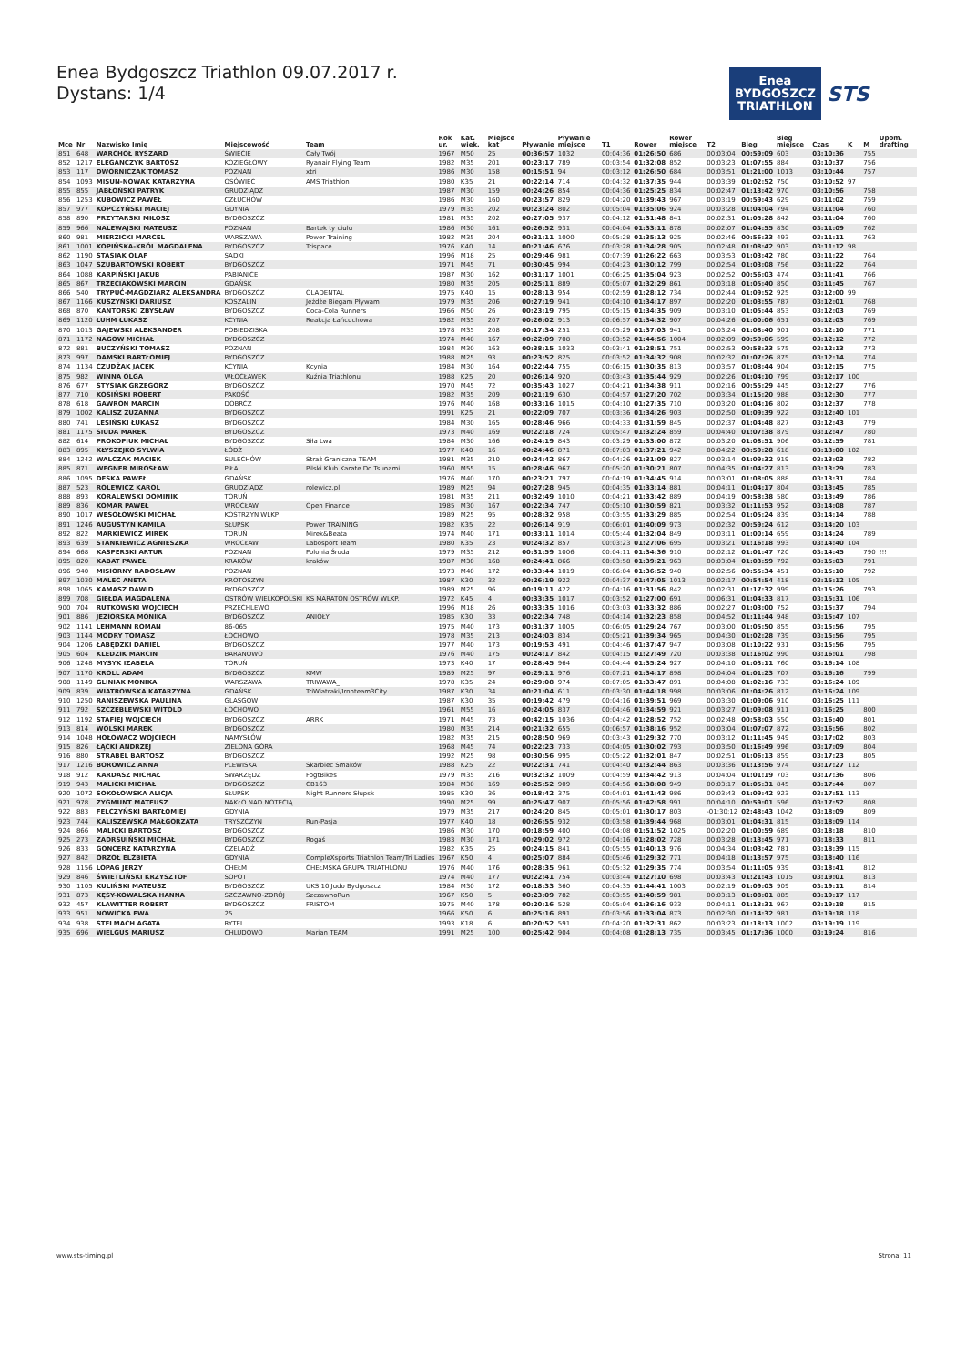Enea Bydgoszcz Triathlon 09.07.2017 r.
Dystans: 1/4
Enea
BYDGOSZCZ
TRIATHLON
STS
| Mce | Nr | Nazwisko Imię | Miejscowość | Team | Rok ur. | Kat. wiek. | Miejsce kat | Pływanie | Pływanie miejsce | T1 | Rower | Rower miejsce | T2 | Bieg | Bieg miejsce | Czas | K | M | Upom. drafting |
| --- | --- | --- | --- | --- | --- | --- | --- | --- | --- | --- | --- | --- | --- | --- | --- | --- | --- | --- | --- |
| 851 | 648 | WARCHOŁ RYSZARD | ŚWIECIE | Cały Twój | 1967 | M50 | 25 | 00:36:57 | 1032 | 00:04:36 | 01:26:50 | 686 | 00:03:04 | 00:59:09 | 603 | 03:10:36 | | 755 | |
| 852 | 1217 | ELEGANCZYK BARTOSZ | KOZIEGŁOWY | Ryanair Flying Team | 1982 | M35 | 201 | 00:23:17 | 789 | 00:03:54 | 01:32:08 | 852 | 00:03:23 | 01:07:55 | 884 | 03:10:37 | | 756 | |
| 853 | 117 | DWORNICZAK TOMASZ | POZNAŃ | xtri | 1986 | M30 | 158 | 00:15:51 | 94 | 00:03:12 | 01:26:50 | 684 | 00:03:51 | 01:21:00 | 1013 | 03:10:44 | | 757 | |
| 854 | 1093 | MISUN-NOWAK KATARZYNA | OSÓWIEC | AMS Triathlon | 1980 | K35 | 21 | 00:22:14 | 714 | 00:04:32 | 01:37:35 | 944 | 00:03:39 | 01:02:52 | 750 | 03:10:52 | 97 | | |
| 855 | 855 | JABŁOŃSKI PATRYK | GRUDZIĄDZ | | 1987 | M30 | 159 | 00:24:26 | 854 | 00:04:36 | 01:25:25 | 834 | 00:02:47 | 01:13:42 | 970 | 03:10:56 | | 758 | |
| 856 | 1253 | KUBOWICZ PAWEŁ | CZŁUCHÓW | | 1986 | M30 | 160 | 00:23:57 | 829 | 00:04:20 | 01:39:43 | 967 | 00:03:19 | 00:59:43 | 629 | 03:11:02 | | 759 | |
| 857 | 977 | KOPCZYŃSKI MACIEJ | GDYNIA | | 1979 | M35 | 202 | 00:23:24 | 802 | 00:05:04 | 01:35:06 | 924 | 00:03:28 | 01:04:04 | 794 | 03:11:04 | | 760 | |
| 858 | 890 | PRZYTARSKI MIŁOSZ | BYDGOSZCZ | | 1981 | M35 | 202 | 00:27:05 | 937 | 00:04:12 | 01:31:48 | 841 | 00:02:31 | 01:05:28 | 842 | 03:11:04 | | 760 | |
| 859 | 966 | NALEWAJSKI MATEUSZ | POZNAŃ | Bartek ty ciulu | 1986 | M30 | 161 | 00:26:52 | 931 | 00:04:04 | 01:33:11 | 878 | 00:02:07 | 01:04:55 | 830 | 03:11:09 | | 762 | |
| 860 | 981 | MIERZICKI MARCEL | WARSZAWA | Power Training | 1982 | M35 | 204 | 00:31:11 | 1000 | 00:05:28 | 01:35:13 | 925 | 00:02:46 | 00:56:33 | 493 | 03:11:11 | | 763 | |
| 861 | 1001 | KOPIŃSKA-KRÓL MAGDALENA | BYDGOSZCZ | Trispace | 1976 | K40 | 14 | 00:21:46 | 676 | 00:03:28 | 01:34:28 | 905 | 00:02:48 | 01:08:42 | 903 | 03:11:12 | 98 | | |
| 862 | 1190 | STASIAK OLAF | SADKI | | 1996 | M18 | 25 | 00:29:46 | 981 | 00:07:39 | 01:26:22 | 663 | 00:03:53 | 01:03:42 | 780 | 03:11:22 | | 764 | |
| 863 | 1047 | SZUBARTOWSKI ROBERT | BYDGOSZCZ | | 1971 | M45 | 71 | 00:30:45 | 994 | 00:04:23 | 01:30:12 | 799 | 00:02:54 | 01:03:08 | 756 | 03:11:22 | | 764 | |
| 864 | 1088 | KARPIŃSKI JAKUB | PABIANICE | | 1987 | M30 | 162 | 00:31:17 | 1001 | 00:06:25 | 01:35:04 | 923 | 00:02:52 | 00:56:03 | 474 | 03:11:41 | | 766 | |
| 865 | 867 | TRZECIAKOWSKI MARCIN | GDAŃSK | | 1980 | M35 | 205 | 00:25:11 | 889 | 00:05:07 | 01:32:29 | 861 | 00:03:18 | 01:05:40 | 850 | 03:11:45 | | 767 | |
| 866 | 540 | TRYPUĆ-MAGDZIARZ ALEKSANDRA | BYDGOSZCZ | OLADENTAL | 1975 | K40 | 15 | 00:28:13 | 954 | 00:02:59 | 01:28:12 | 734 | 00:02:44 | 01:09:52 | 925 | 03:12:00 | 99 | | |
| 867 | 1166 | KUSZYŃSKI DARIUSZ | KOSZALIN | Jeżdże Biegam Pływam | 1979 | M35 | 206 | 00:27:19 | 941 | 00:04:10 | 01:34:17 | 897 | 00:02:20 | 01:03:55 | 787 | 03:12:01 | | 768 | |
| 868 | 870 | KANTORSKI ZBYSŁAW | BYDGOSZCZ | Coca-Cola Runners | 1966 | M50 | 26 | 00:23:19 | 795 | 00:05:15 | 01:34:35 | 909 | 00:03:10 | 01:05:44 | 853 | 03:12:03 | | 769 | |
| 869 | 1120 | ŁUHM ŁUKASZ | KCYNIA | Reakcja Łańcuchowa | 1982 | M35 | 207 | 00:26:02 | 913 | 00:06:57 | 01:34:32 | 907 | 00:04:26 | 01:00:06 | 651 | 03:12:03 | | 769 | |
| 870 | 1013 | GAJEWSKI ALEKSANDER | POBIEDZISKA | | 1978 | M35 | 208 | 00:17:34 | 251 | 00:05:29 | 01:37:03 | 941 | 00:03:24 | 01:08:40 | 901 | 03:12:10 | | 771 | |
| 871 | 1172 | NAGOW MICHAŁ | BYDGOSZCZ | | 1974 | M40 | 167 | 00:22:09 | 708 | 00:03:52 | 01:44:56 | 1004 | 00:02:09 | 00:59:06 | 599 | 03:12:12 | | 772 | |
| 872 | 881 | BUCZYŃSKI TOMASZ | POZNAŃ | | 1984 | M30 | 163 | 00:38:15 | 1033 | 00:03:41 | 01:28:51 | 751 | 00:02:53 | 00:58:33 | 575 | 03:12:13 | | 773 | |
| 873 | 997 | DAMSKI BARTŁOMIEJ | BYDGOSZCZ | | 1988 | M25 | 93 | 00:23:52 | 825 | 00:03:52 | 01:34:32 | 908 | 00:02:32 | 01:07:26 | 875 | 03:12:14 | | 774 | |
| 874 | 1134 | CZUDŻAK JACEK | KCYNIA | Kcynia | 1984 | M30 | 164 | 00:22:44 | 755 | 00:06:15 | 01:30:35 | 813 | 00:03:57 | 01:08:44 | 904 | 03:12:15 | | 775 | |
| 875 | 982 | WINNA OLGA | WŁOCŁAWEK | Kuźnia Triathlonu | 1988 | K25 | 20 | 00:26:14 | 920 | 00:03:43 | 01:35:44 | 929 | 00:02:26 | 01:04:10 | 799 | 03:12:17 | 100 | | |
| 876 | 677 | STYSIAK GRZEGORZ | BYDGOSZCZ | | 1970 | M45 | 72 | 00:35:43 | 1027 | 00:04:21 | 01:34:38 | 911 | 00:02:16 | 00:55:29 | 445 | 03:12:27 | | 776 | |
| 877 | 710 | KOSIŃSKI ROBERT | PAKOŚĆ | | 1982 | M35 | 209 | 00:21:19 | 630 | 00:04:57 | 01:27:20 | 702 | 00:03:34 | 01:15:20 | 988 | 03:12:30 | | 777 | |
| 878 | 618 | GAWRON MARCIN | DOBRCZ | | 1976 | M40 | 168 | 00:33:16 | 1015 | 00:04:10 | 01:27:35 | 710 | 00:03:20 | 01:04:16 | 802 | 03:12:37 | | 778 | |
| 879 | 1002 | KALISZ ZUZANNA | BYDGOSZCZ | | 1991 | K25 | 21 | 00:22:09 | 707 | 00:03:36 | 01:34:26 | 903 | 00:02:50 | 01:09:39 | 922 | 03:12:40 | 101 | | |
| 880 | 741 | LESIŃSKI ŁUKASZ | BYDGOSZCZ | | 1984 | M30 | 165 | 00:28:46 | 966 | 00:04:33 | 01:31:59 | 845 | 00:02:37 | 01:04:48 | 827 | 03:12:43 | | 779 | |
| 881 | 1175 | SIUDA MAREK | BYDGOSZCZ | | 1973 | M40 | 169 | 00:22:18 | 724 | 00:05:47 | 01:32:24 | 859 | 00:04:40 | 01:07:38 | 879 | 03:12:47 | | 780 | |
| 882 | 614 | PROKOPIUK MICHAŁ | BYDGOSZCZ | Siła Lwa | 1984 | M30 | 166 | 00:24:19 | 843 | 00:03:29 | 01:33:00 | 872 | 00:03:20 | 01:08:51 | 906 | 03:12:59 | | 781 | |
| 883 | 895 | KŁYSZEJKO SYLWIA | ŁÓDŹ | | 1977 | K40 | 16 | 00:24:46 | 871 | 00:07:03 | 01:37:21 | 942 | 00:04:22 | 00:59:28 | 618 | 03:13:00 | 102 | | |
| 884 | 1242 | WALCZAK MACIEK | SULECHÓW | Straż Graniczna TEAM | 1981 | M35 | 210 | 00:24:42 | 867 | 00:04:26 | 01:31:09 | 827 | 00:03:14 | 01:09:32 | 919 | 03:13:03 | | 782 | |
| 885 | 871 | WEGNER MIROSŁAW | PIŁA | Pilski Klub Karate Do Tsunami | 1960 | M55 | 15 | 00:28:46 | 967 | 00:05:20 | 01:30:21 | 807 | 00:04:35 | 01:04:27 | 813 | 03:13:29 | | 783 | |
| 886 | 1095 | DESKA PAWEŁ | GDAŃSK | | 1976 | M40 | 170 | 00:23:21 | 797 | 00:04:19 | 01:34:45 | 914 | 00:03:01 | 01:08:05 | 888 | 03:13:31 | | 784 | |
| 887 | 523 | ROLEWICZ KAROL | GRUDZIĄDZ | rolewicz.pl | 1989 | M25 | 94 | 00:27:28 | 945 | 00:04:35 | 01:33:14 | 881 | 00:04:11 | 01:04:17 | 804 | 03:13:45 | | 785 | |
| 888 | 893 | KORALEWSKI DOMINIK | TORUŃ | | 1981 | M35 | 211 | 00:32:49 | 1010 | 00:04:21 | 01:33:42 | 889 | 00:04:19 | 00:58:38 | 580 | 03:13:49 | | 786 | |
| 889 | 836 | KOMAR PAWEŁ | WROCŁAW | Open Finance | 1985 | M30 | 167 | 00:22:34 | 747 | 00:05:10 | 01:30:59 | 821 | 00:03:32 | 01:11:53 | 952 | 03:14:08 | | 787 | |
| 890 | 1017 | WESOŁOWSKI MICHAŁ | KOSTRZYN WLKP | | 1989 | M25 | 95 | 00:28:32 | 958 | 00:03:55 | 01:33:29 | 885 | 00:02:54 | 01:05:24 | 839 | 03:14:14 | | 788 | |
| 891 | 1246 | AUGUSTYN KAMILA | SŁUPSK | Power TRAINING | 1982 | K35 | 22 | 00:26:14 | 919 | 00:06:01 | 01:40:09 | 973 | 00:02:32 | 00:59:24 | 612 | 03:14:20 | 103 | | |
| 892 | 822 | MARKIEWICZ MIREK | TORUŃ | Mirek&Beata | 1974 | M40 | 171 | 00:33:11 | 1014 | 00:05:44 | 01:32:04 | 849 | 00:03:11 | 01:00:14 | 659 | 03:14:24 | | 789 | |
| 893 | 639 | STANKIEWICZ AGNIESZKA | WROCŁAW | Labosport Team | 1980 | K35 | 23 | 00:24:32 | 857 | 00:03:23 | 01:27:06 | 695 | 00:03:21 | 01:16:18 | 993 | 03:14:40 | 104 | | |
| 894 | 668 | KASPERSKI ARTUR | POZNAŃ | Polonia Środa | 1979 | M35 | 212 | 00:31:59 | 1006 | 00:04:11 | 01:34:36 | 910 | 00:02:12 | 01:01:47 | 720 | 03:14:45 | | 790 | !!! |
| 895 | 820 | KABAT PAWEŁ | KRAKÓW | kraków | 1987 | M30 | 168 | 00:24:41 | 866 | 00:03:58 | 01:39:21 | 963 | 00:03:04 | 01:03:59 | 792 | 03:15:03 | | 791 | |
| 896 | 940 | MISIORNY RADOSŁAW | POZNAŃ | | 1973 | M40 | 172 | 00:33:44 | 1019 | 00:06:04 | 01:36:52 | 940 | 00:02:56 | 00:55:34 | 451 | 03:15:10 | | 792 | |
| 897 | 1030 | MALEC ANETA | KROTOSZYN | | 1987 | K30 | 32 | 00:26:19 | 922 | 00:04:37 | 01:47:05 | 1013 | 00:02:17 | 00:54:54 | 418 | 03:15:12 | 105 | | |
| 898 | 1065 | KAMASZ DAWID | BYDGOSZCZ | | 1989 | M25 | 96 | 00:19:11 | 422 | 00:04:16 | 01:31:56 | 842 | 00:02:31 | 01:17:32 | 999 | 03:15:26 | | 793 | |
| 899 | 708 | GIEŁDA MAGDALENA | OSTRÓW WIELKOPOLSKI | KS MARATON OSTRÓW WLKP. | 1972 | K45 | 4 | 00:33:35 | 1017 | 00:03:52 | 01:27:00 | 691 | 00:06:31 | 01:04:33 | 817 | 03:15:31 | 106 | | |
| 900 | 704 | RUTKOWSKI WOJCIECH | PRZECHLEWO | | 1996 | M18 | 26 | 00:33:35 | 1016 | 00:03:03 | 01:33:32 | 886 | 00:02:27 | 01:03:00 | 752 | 03:15:37 | | 794 | |
| 901 | 886 | JEZIORSKA MONIKA | BYDGOSZCZ | ANIOŁY | 1985 | K30 | 33 | 00:22:34 | 748 | 00:04:14 | 01:32:23 | 858 | 00:04:52 | 01:11:44 | 948 | 03:15:47 | 107 | | |
| 902 | 1141 | LEHMANN ROMAN | 86-065 | | 1975 | M40 | 173 | 00:31:37 | 1005 | 00:06:05 | 01:29:24 | 767 | 00:03:00 | 01:05:50 | 855 | 03:15:56 | | 795 | |
| 903 | 1144 | MODRY TOMASZ | ŁOCHOWO | | 1978 | M35 | 213 | 00:24:03 | 834 | 00:05:21 | 01:39:34 | 965 | 00:04:30 | 01:02:28 | 739 | 03:15:56 | | 795 | |
| 904 | 1206 | ŁABĘDZKI DANIEL | BYDGOSZCZ | | 1977 | M40 | 173 | 00:19:53 | 491 | 00:04:46 | 01:37:47 | 947 | 00:03:08 | 01:10:22 | 931 | 03:15:56 | | 795 | |
| 905 | 604 | KLEDZIK MARCIN | BARANOWO | | 1976 | M40 | 175 | 00:24:17 | 842 | 00:04:15 | 01:27:49 | 720 | 00:03:38 | 01:16:02 | 990 | 03:16:01 | | 798 | |
| 906 | 1248 | MYSYK IZABELA | TORUŃ | | 1973 | K40 | 17 | 00:28:45 | 964 | 00:04:44 | 01:35:24 | 927 | 00:04:10 | 01:03:11 | 760 | 03:16:14 | 108 | | |
| 907 | 1170 | KROLL ADAM | BYDGOSZCZ | KMW | 1989 | M25 | 97 | 00:29:11 | 976 | 00:07:21 | 01:34:17 | 898 | 00:04:04 | 01:01:23 | 707 | 03:16:16 | | 799 | |
| 908 | 1149 | GLINIAK MONIKA | WARSZAWA | TRIWAWA_ | 1978 | K35 | 24 | 00:29:08 | 974 | 00:07:05 | 01:33:47 | 891 | 00:04:08 | 01:02:16 | 733 | 03:16:24 | 109 | | |
| 909 | 839 | WIATROWSKA KATARZYNA | GDAŃSK | TriWiatraki/Ironteam3City | 1987 | K30 | 34 | 00:21:04 | 611 | 00:03:30 | 01:44:18 | 998 | 00:03:06 | 01:04:26 | 812 | 03:16:24 | 109 | | |
| 910 | 1250 | RANISZEWSKA PAULINA | GLASGOW | | 1987 | K30 | 35 | 00:19:42 | 479 | 00:04:16 | 01:39:51 | 969 | 00:03:30 | 01:09:06 | 910 | 03:16:25 | 111 | | |
| 911 | 792 | SZCZEBLEWSKI WITOLD | ŁOCHOWO | | 1961 | M55 | 16 | 00:24:05 | 837 | 00:04:46 | 01:34:59 | 921 | 00:03:27 | 01:09:08 | 911 | 03:16:25 | | 800 | |
| 912 | 1192 | STAFIEJ WOJCIECH | BYDGOSZCZ | ARRK | 1971 | M45 | 73 | 00:42:15 | 1036 | 00:04:42 | 01:28:52 | 752 | 00:02:48 | 00:58:03 | 550 | 03:16:40 | | 801 | |
| 913 | 814 | WOLSKI MAREK | BYDGOSZCZ | | 1980 | M35 | 214 | 00:21:32 | 655 | 00:06:57 | 01:38:16 | 952 | 00:03:04 | 01:07:07 | 872 | 03:16:56 | | 802 | |
| 914 | 1048 | HOŁOWACZ WOJCIECH | NAMYSŁÓW | | 1982 | M35 | 215 | 00:28:50 | 969 | 00:03:43 | 01:29:32 | 770 | 00:03:12 | 01:11:45 | 949 | 03:17:02 | | 803 | |
| 915 | 826 | ŁĄCKI ANDRZEJ | ZIELONA GÓRA | | 1968 | M45 | 74 | 00:22:23 | 733 | 00:04:05 | 01:30:02 | 793 | 00:03:50 | 01:16:49 | 996 | 03:17:09 | | 804 | |
| 916 | 880 | STRABEL BARTOSZ | BYDGOSZCZ | | 1992 | M25 | 98 | 00:30:56 | 995 | 00:05:22 | 01:32:01 | 847 | 00:02:51 | 01:06:13 | 859 | 03:17:23 | | 805 | |
| 917 | 1216 | BOROWICZ ANNA | PLEWISKA | Skarbiec Smaków | 1988 | K25 | 22 | 00:22:31 | 741 | 00:04:40 | 01:32:44 | 863 | 00:03:36 | 01:13:56 | 974 | 03:17:27 | 112 | | |
| 918 | 912 | KARDASZ MICHAŁ | SWARZĘDZ | FogtBikes | 1979 | M35 | 216 | 00:32:32 | 1009 | 00:04:59 | 01:34:42 | 913 | 00:04:04 | 01:01:19 | 703 | 03:17:36 | | 806 | |
| 919 | 943 | MALICKI MICHAŁ | BYDGOSZCZ | CB163 | 1984 | M30 | 169 | 00:25:52 | 909 | 00:04:56 | 01:38:08 | 949 | 00:03:17 | 01:05:31 | 845 | 03:17:44 | | 807 | |
| 920 | 1072 | SOKOŁOWSKA ALICJA | SŁUPSK | Night Runners Słupsk | 1985 | K30 | 36 | 00:18:42 | 375 | 00:04:01 | 01:41:43 | 986 | 00:03:43 | 01:09:42 | 923 | 03:17:51 | 113 | | |
| 921 | 978 | ZYGMUNT MATEUSZ | NAKŁO NAD NOTECIĄ | | 1990 | M25 | 99 | 00:25:47 | 907 | 00:05:56 | 01:42:58 | 991 | 00:04:10 | 00:59:01 | 596 | 03:17:52 | | 808 | |
| 922 | 883 | FELCZYŃSKI BARTŁOMIEJ | GDYNIA | | 1979 | M35 | 217 | 00:24:20 | 845 | 00:05:01 | 01:30:17 | 803 | -01:30:12 | 02:48:43 | 1042 | 03:18:09 | | 809 | |
| 923 | 744 | KALISZEWSKA MAŁGORZATA | TRYSZCZYN | Run-Pasja | 1977 | K40 | 18 | 00:26:55 | 932 | 00:03:58 | 01:39:44 | 968 | 00:03:01 | 01:04:31 | 815 | 03:18:09 | 114 | | |
| 924 | 866 | MALICKI BARTOSZ | BYDGOSZCZ | | 1986 | M30 | 170 | 00:18:59 | 400 | 00:04:08 | 01:51:52 | 1025 | 00:02:20 | 01:00:59 | 689 | 03:18:18 | | 810 | |
| 925 | 273 | ZADRSUIŃSKI MICHAŁ | BYDGOSZCZ | Rogaś | 1983 | M30 | 171 | 00:29:02 | 972 | 00:04:16 | 01:28:02 | 728 | 00:03:28 | 01:13:45 | 971 | 03:18:33 | | 811 | |
| 926 | 833 | GONCERZ KATARZYNA | CZELADŹ | | 1982 | K35 | 25 | 00:24:15 | 841 | 00:05:55 | 01:40:13 | 976 | 00:04:34 | 01:03:42 | 781 | 03:18:39 | 115 | | |
| 927 | 842 | ORZOŁ ELŻBIETA | GDYNIA | CompleXsports Triathlon Team/Tri Ladies | 1967 | K50 | 4 | 00:25:07 | 884 | 00:05:46 | 01:29:32 | 771 | 00:04:18 | 01:13:57 | 975 | 03:18:40 | 116 | | |
| 928 | 1156 | LOPAG JERZY | CHEŁM | CHEŁMSKA GRUPA TRIATHLONU | 1976 | M40 | 176 | 00:28:35 | 961 | 00:05:32 | 01:29:35 | 774 | 00:03:54 | 01:11:05 | 939 | 03:18:41 | | 812 | |
| 929 | 846 | ŚWIETLIŃSKI KRZYSZTOF | SOPOT | | 1974 | M40 | 177 | 00:22:41 | 754 | 00:03:44 | 01:27:10 | 698 | 00:03:43 | 01:21:43 | 1015 | 03:19:01 | | 813 | |
| 930 | 1105 | KULIŃSKI MATEUSZ | BYDGOSZCZ | UKS 10 Judo Bydgoszcz | 1984 | M30 | 172 | 00:18:33 | 360 | 00:04:35 | 01:44:41 | 1003 | 00:02:19 | 01:09:03 | 909 | 03:19:11 | | 814 | |
| 931 | 873 | KĘSY-KOWALSKA HANNA | SZCZAWNO-ZDRÓJ | SzczawnoRun | 1967 | K50 | 5 | 00:23:09 | 782 | 00:03:55 | 01:40:59 | 981 | 00:03:13 | 01:08:01 | 885 | 03:19:17 | 117 | | |
| 932 | 457 | KLAWITTER ROBERT | BYDGOSZCZ | FRISTOM | 1975 | M40 | 178 | 00:20:16 | 528 | 00:05:04 | 01:36:16 | 933 | 00:04:11 | 01:13:31 | 967 | 03:19:18 | | 815 | |
| 933 | 951 | NOWICKA EWA | 25 | | 1966 | K50 | 6 | 00:25:16 | 891 | 00:03:56 | 01:33:04 | 873 | 00:02:30 | 01:14:32 | 981 | 03:19:18 | 118 | | |
| 934 | 938 | STELMACH AGATA | RYTEL | | 1993 | K18 | 6 | 00:20:52 | 591 | 00:04:20 | 01:32:31 | 862 | 00:03:23 | 01:18:13 | 1002 | 03:19:19 | 119 | | |
| 935 | 696 | WIELGUS MARIUSZ | CHLUDOWO | Marian TEAM | 1991 | M25 | 100 | 00:25:42 | 904 | 00:04:08 | 01:28:13 | 735 | 00:03:45 | 01:17:36 | 1000 | 03:19:24 | | 816 | |
www.sts-timing.pl Strona: 11